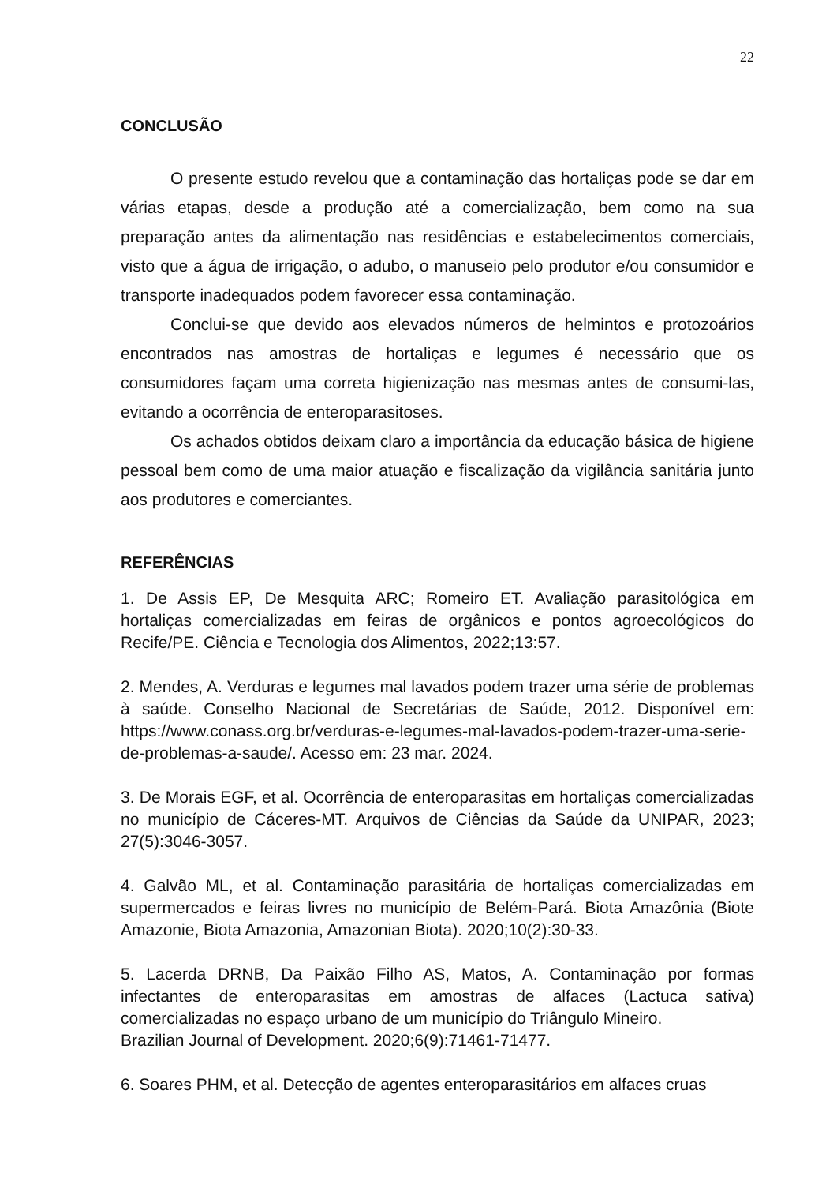22
CONCLUSÃO
O presente estudo revelou que a contaminação das hortaliças pode se dar em várias etapas, desde a produção até a comercialização, bem como na sua preparação antes da alimentação nas residências e estabelecimentos comerciais, visto que a água de irrigação, o adubo, o manuseio pelo produtor e/ou consumidor e transporte inadequados podem favorecer essa contaminação.
Conclui-se que devido aos elevados números de helmintos e protozoários encontrados nas amostras de hortaliças e legumes é necessário que os consumidores façam uma correta higienização nas mesmas antes de consumi-las, evitando a ocorrência de enteroparasitoses.
Os achados obtidos deixam claro a importância da educação básica de higiene pessoal bem como de uma maior atuação e fiscalização da vigilância sanitária junto aos produtores e comerciantes.
REFERÊNCIAS
1. De Assis EP, De Mesquita ARC; Romeiro ET. Avaliação parasitológica em hortaliças comercializadas em feiras de orgânicos e pontos agroecológicos do Recife/PE. Ciência e Tecnologia dos Alimentos, 2022;13:57.
2. Mendes, A. Verduras e legumes mal lavados podem trazer uma série de problemas à saúde. Conselho Nacional de Secretárias de Saúde, 2012. Disponível em: https://www.conass.org.br/verduras-e-legumes-mal-lavados-podem-trazer-uma-serie-de-problemas-a-saude/. Acesso em: 23 mar. 2024.
3. De Morais EGF, et al. Ocorrência de enteroparasitas em hortaliças comercializadas no município de Cáceres-MT. Arquivos de Ciências da Saúde da UNIPAR, 2023; 27(5):3046-3057.
4. Galvão ML, et al. Contaminação parasitária de hortaliças comercializadas em supermercados e feiras livres no município de Belém-Pará. Biota Amazônia (Biote Amazonie, Biota Amazonia, Amazonian Biota). 2020;10(2):30-33.
5. Lacerda DRNB, Da Paixão Filho AS, Matos, A. Contaminação por formas infectantes de enteroparasitas em amostras de alfaces (Lactuca sativa) comercializadas no espaço urbano de um município do Triângulo Mineiro.
Brazilian Journal of Development. 2020;6(9):71461-71477.
6. Soares PHM, et al. Detecção de agentes enteroparasitários em alfaces cruas